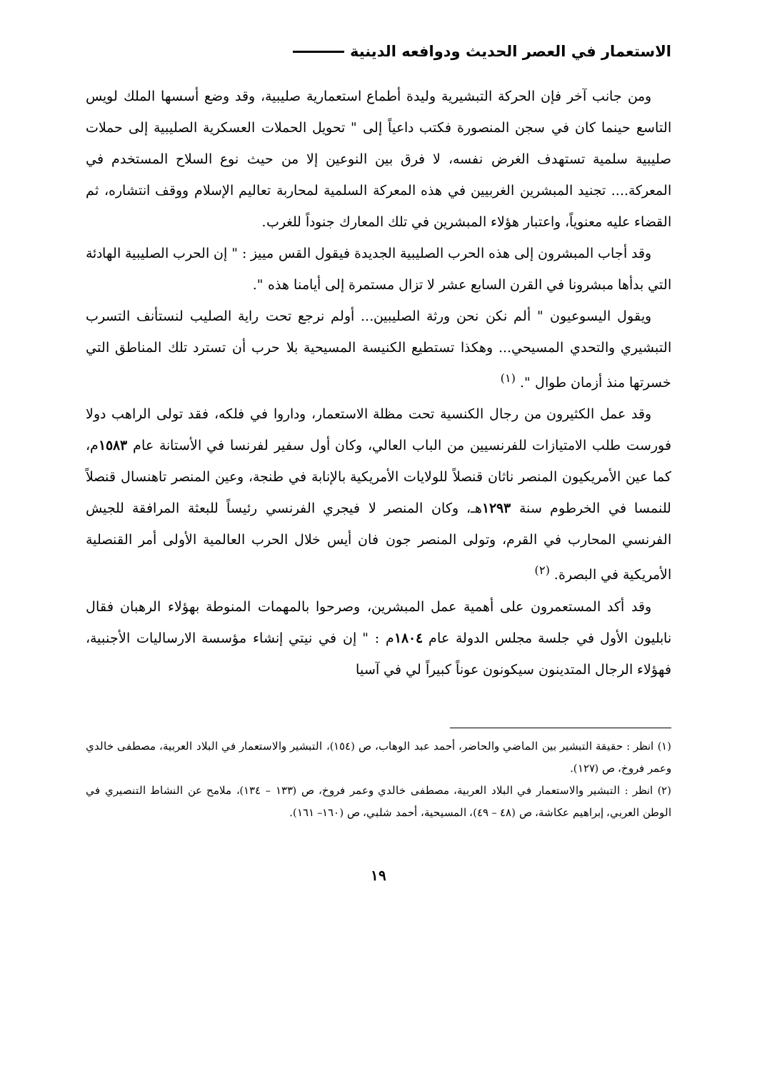الاستعمار في العصر الحديث ودوافعه الدينية
ومن جانب آخر فإن الحركة التبشيرية وليدة أطماع استعمارية صليبية، وقد وضع أسسها الملك لويس التاسع حينما كان في سجن المنصورة فكتب داعياً إلى " تحويل الحملات العسكرية الصليبية إلى حملات صليبية سلمية تستهدف الغرض نفسه، لا فرق بين النوعين إلا من حيث نوع السلاح المستخدم في المعركة.... تجنيد المبشرين الغربيين في هذه المعركة السلمية لمحاربة تعاليم الإسلام ووقف انتشاره، ثم القضاء عليه معنوياً، واعتبار هؤلاء المبشرين في تلك المعارك جنوداً للغرب.
وقد أجاب المبشرون إلى هذه الحرب الصليبية الجديدة فيقول القس مييز : " إن الحرب الصليبية الهادئة التي بدأها مبشرونا في القرن السابع عشر لا تزال مستمرة إلى أيامنا هذه ".
ويقول اليسوعيون " ألم نكن نحن ورثة الصليبين... أولم نرجع تحت راية الصليب لنستأنف التسرب التبشيري والتحدي المسيحي... وهكذا تستطيع الكنيسة المسيحية بلا حرب أن تسترد تلك المناطق التي خسرتها منذ أزمان طوال ". <sup>(١)</sup>
وقد عمل الكثيرون من رجال الكنسية تحت مظلة الاستعمار، وداروا في فلكه، فقد تولى الراهب دولا فورست طلب الامتيازات للفرنسيين من الباب العالي، وكان أول سفير لفرنسا في الأستانة عام ١٥٨٣م، كما عين الأمريكيون المنصر ناثان قنصلاً للولايات الأمريكية بالإنابة في طنجة، وعين المنصر تاهنسال قنصلاً للنمسا في الخرطوم سنة ١٢٩٣هـ، وكان المنصر لا فيجري الفرنسي رئيساً للبعثة المرافقة للجيش الفرنسي المحارب في القرم، وتولى المنصر جون فان أيس خلال الحرب العالمية الأولى أمر القنصلية الأمريكية في البصرة. <sup>(٢)</sup>
وقد أكد المستعمرون على أهمية عمل المبشرين، وصرحوا بالمهمات المنوطة بهؤلاء الرهبان فقال نابليون الأول في جلسة مجلس الدولة عام ١٨٠٤م : " إن في نيتي إنشاء مؤسسة الارساليات الأجنبية، فهؤلاء الرجال المتدينون سيكونون عوناً كبيراً لي في آسيا
(١) انظر : حقيقة التبشير بين الماضي والحاضر، أحمد عبد الوهاب، ص (١٥٤)، التبشير والاستعمار في البلاد العربية، مصطفى خالدي وعمر فروخ، ص (١٢٧).
(٢) انظر : التبشير والاستعمار في البلاد العربية، مصطفى خالدي وعمر فروخ، ص (١٣٣ – ١٣٤)، ملامح عن النشاط التنصيري في الوطن العربي، إبراهيم عكاشة، ص (٤٨ – ٤٩)، المسيحية، أحمد شلبي، ص (١٦٠– ١٦١).
١٩